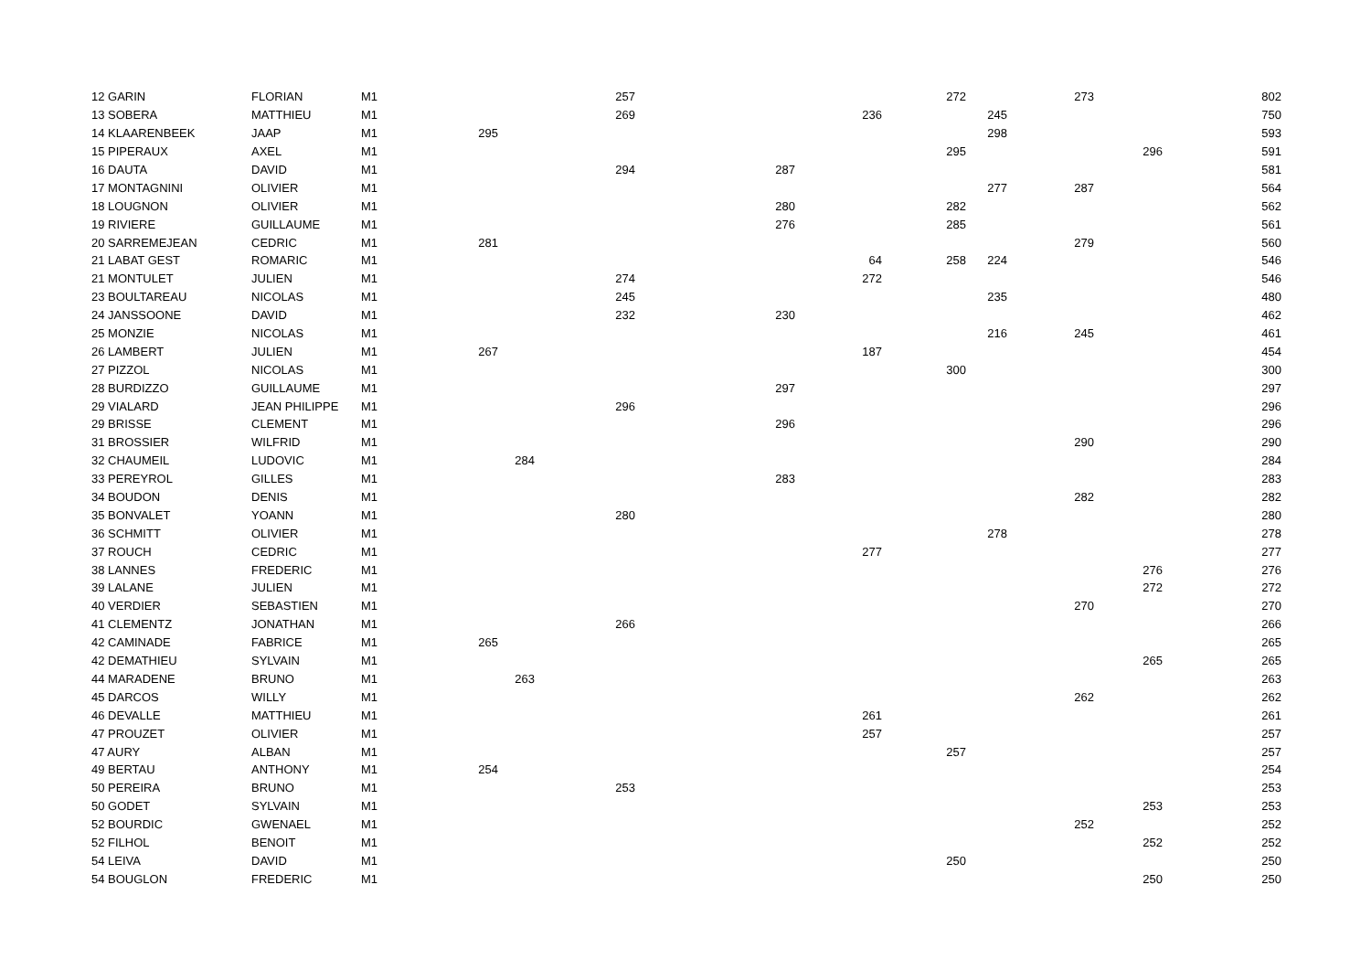| 12 GARIN | FLORIAN | M1 | | | 257 | | | 272 | | 273 | | 802 |
| 13 SOBERA | MATTHIEU | M1 | | | 269 | | 236 | | 245 | | | 750 |
| 14 KLAARENBEEK | JAAP | M1 | 295 | | | | | | 298 | | | 593 |
| 15 PIPERAUX | AXEL | M1 | | | | | | 295 | | | 296 | 591 |
| 16 DAUTA | DAVID | M1 | | | 294 | 287 | | | | | | 581 |
| 17 MONTAGNINI | OLIVIER | M1 | | | | | | | 277 | 287 | | 564 |
| 18 LOUGNON | OLIVIER | M1 | | | | 280 | | 282 | | | | 562 |
| 19 RIVIERE | GUILLAUME | M1 | | | | 276 | | 285 | | | | 561 |
| 20 SARREMEJEAN | CEDRIC | M1 | 281 | | | | | | | 279 | | 560 |
| 21 LABAT GEST | ROMARIC | M1 | | | | | 64 | 258 | 224 | | | 546 |
| 21 MONTULET | JULIEN | M1 | | | 274 | | 272 | | | | | 546 |
| 23 BOULTAREAU | NICOLAS | M1 | | | 245 | | | | 235 | | | 480 |
| 24 JANSSOONE | DAVID | M1 | | | 232 | 230 | | | | | | 462 |
| 25 MONZIE | NICOLAS | M1 | | | | | | | 216 | 245 | | 461 |
| 26 LAMBERT | JULIEN | M1 | 267 | | | | 187 | | | | | 454 |
| 27 PIZZOL | NICOLAS | M1 | | | | | | 300 | | | | 300 |
| 28 BURDIZZO | GUILLAUME | M1 | | | | 297 | | | | | | 297 |
| 29 VIALARD | JEAN PHILIPPE | M1 | | | 296 | | | | | | | 296 |
| 29 BRISSE | CLEMENT | M1 | | | | 296 | | | | | | 296 |
| 31 BROSSIER | WILFRID | M1 | | | | | | | | 290 | | 290 |
| 32 CHAUMEIL | LUDOVIC | M1 | | 284 | | | | | | | | 284 |
| 33 PEREYROL | GILLES | M1 | | | | 283 | | | | | | 283 |
| 34 BOUDON | DENIS | M1 | | | | | | | | 282 | | 282 |
| 35 BONVALET | YOANN | M1 | | | 280 | | | | | | | 280 |
| 36 SCHMITT | OLIVIER | M1 | | | | | | | 278 | | | 278 |
| 37 ROUCH | CEDRIC | M1 | | | | | 277 | | | | | 277 |
| 38 LANNES | FREDERIC | M1 | | | | | | | | | 276 | 276 |
| 39 LALANE | JULIEN | M1 | | | | | | | | | 272 | 272 |
| 40 VERDIER | SEBASTIEN | M1 | | | | | | | | 270 | | 270 |
| 41 CLEMENTZ | JONATHAN | M1 | | | 266 | | | | | | | 266 |
| 42 CAMINADE | FABRICE | M1 | 265 | | | | | | | | | 265 |
| 42 DEMATHIEU | SYLVAIN | M1 | | | | | | | | | 265 | 265 |
| 44 MARADENE | BRUNO | M1 | | 263 | | | | | | | | 263 |
| 45 DARCOS | WILLY | M1 | | | | | | | | 262 | | 262 |
| 46 DEVALLE | MATTHIEU | M1 | | | | | 261 | | | | | 261 |
| 47 PROUZET | OLIVIER | M1 | | | | | 257 | | | | | 257 |
| 47 AURY | ALBAN | M1 | | | | | | 257 | | | | 257 |
| 49 BERTAU | ANTHONY | M1 | 254 | | | | | | | | | 254 |
| 50 PEREIRA | BRUNO | M1 | | | 253 | | | | | | | 253 |
| 50 GODET | SYLVAIN | M1 | | | | | | | | | 253 | 253 |
| 52 BOURDIC | GWENAEL | M1 | | | | | | | | 252 | | 252 |
| 52 FILHOL | BENOIT | M1 | | | | | | | | | 252 | 252 |
| 54 LEIVA | DAVID | M1 | | | | | | 250 | | | | 250 |
| 54 BOUGLON | FREDERIC | M1 | | | | | | | | | 250 | 250 |